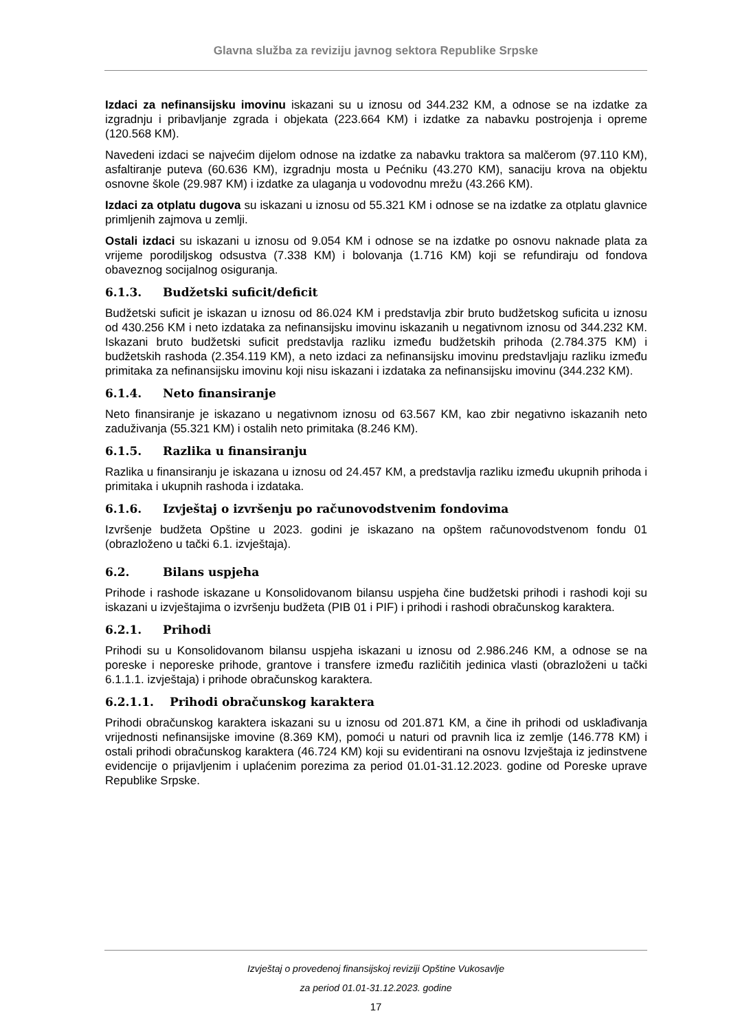Glavna služba za reviziju javnog sektora Republike Srpske
Izdaci za nefinansijsku imovinu iskazani su u iznosu od 344.232 KM, a odnose se na izdatke za izgradnju i pribavljanje zgrada i objekata (223.664 KM) i izdatke za nabavku postrojenja i opreme (120.568 KM).
Navedeni izdaci se najvećim dijelom odnose na izdatke za nabavku traktora sa malčerom (97.110 KM), asfaltiranje puteva (60.636 KM), izgradnju mosta u Pećniku (43.270 KM), sanaciju krova na objektu osnovne škole (29.987 KM) i izdatke za ulaganja u vodovodnu mrežu (43.266 KM).
Izdaci za otplatu dugova su iskazani u iznosu od 55.321 KM i odnose se na izdatke za otplatu glavnice primljenih zajmova u zemlji.
Ostali izdaci su iskazani u iznosu od 9.054 KM i odnose se na izdatke po osnovu naknade plata za vrijeme porodiljskog odsustva (7.338 KM) i bolovanja (1.716 KM) koji se refundiraju od fondova obaveznog socijalnog osiguranja.
6.1.3. Budžetski suficit/deficit
Budžetski suficit je iskazan u iznosu od 86.024 KM i predstavlja zbir bruto budžetskog suficita u iznosu od 430.256 KM i neto izdataka za nefinansijsku imovinu iskazanih u negativnom iznosu od 344.232 KM. Iskazani bruto budžetski suficit predstavlja razliku između budžetskih prihoda (2.784.375 KM) i budžetskih rashoda (2.354.119 KM), a neto izdaci za nefinansijsku imovinu predstavljaju razliku između primitaka za nefinansijsku imovinu koji nisu iskazani i izdataka za nefinansijsku imovinu (344.232 KM).
6.1.4. Neto finansiranje
Neto finansiranje je iskazano u negativnom iznosu od 63.567 KM, kao zbir negativno iskazanih neto zaduživanja (55.321 KM) i ostalih neto primitaka (8.246 KM).
6.1.5. Razlika u finansiranju
Razlika u finansiranju je iskazana u iznosu od 24.457 KM, a predstavlja razliku između ukupnih prihoda i primitaka i ukupnih rashoda i izdataka.
6.1.6. Izvještaj o izvršenju po računovodstvenim fondovima
Izvršenje budžeta Opštine u 2023. godini je iskazano na opštem računovodstvenom fondu 01 (obrazloženo u tački 6.1. izvještaja).
6.2. Bilans uspjeha
Prihode i rashode iskazane u Konsolidovanom bilansu uspjeha čine budžetski prihodi i rashodi koji su iskazani u izvještajima o izvršenju budžeta (PIB 01 i PIF) i prihodi i rashodi obračunskog karaktera.
6.2.1. Prihodi
Prihodi su u Konsolidovanom bilansu uspjeha iskazani u iznosu od 2.986.246 KM, a odnose se na poreske i neporeske prihode, grantove i transfere između različitih jedinica vlasti (obrazloženi u tački 6.1.1.1. izvještaja) i prihode obračunskog karaktera.
6.2.1.1. Prihodi obračunskog karaktera
Prihodi obračunskog karaktera iskazani su u iznosu od 201.871 KM, a čine ih prihodi od usklađivanja vrijednosti nefinansijske imovine (8.369 KM), pomoći u naturi od pravnih lica iz zemlje (146.778 KM) i ostali prihodi obračunskog karaktera (46.724 KM) koji su evidentirani na osnovu Izvještaja iz jedinstvene evidencije o prijavljenim i uplaćenim porezima za period 01.01-31.12.2023. godine od Poreske uprave Republike Srpske.
Izvještaj o provedenoj finansijskoj reviziji Opštine Vukosavlje
za period 01.01-31.12.2023. godine
17